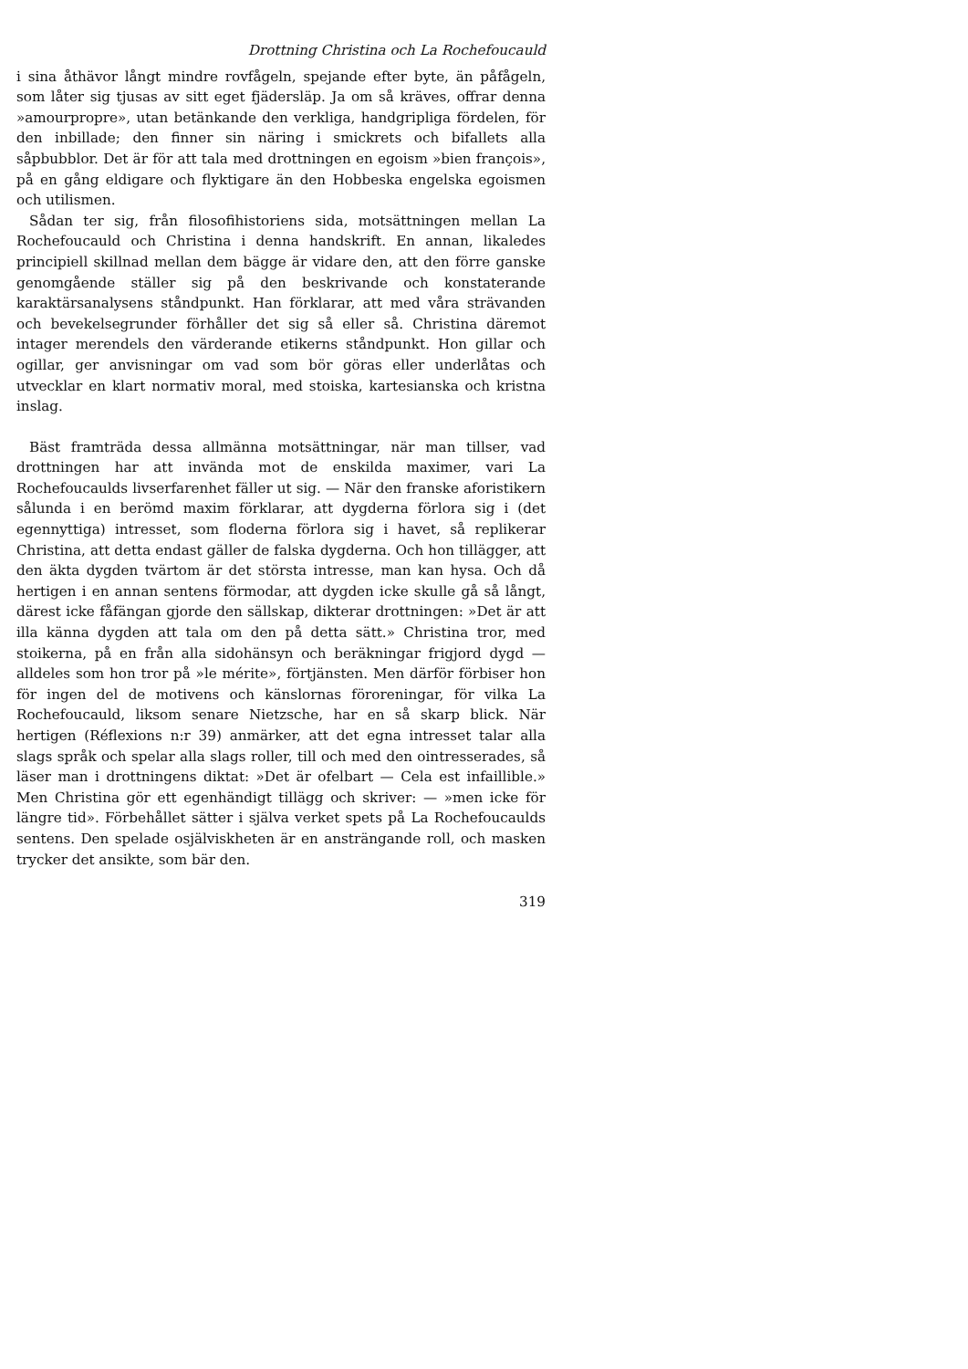Drottning Christina och La Rochefoucauld
i sina åthävor långt mindre rovfågeln, spejande efter byte, än påfågeln, som låter sig tjusas av sitt eget fjädersläp. Ja om så kräves, offrar denna »amourpropre», utan betänkande den verkliga, handgripliga fördelen, för den inbillade; den finner sin näring i smickrets och bifallets alla såpbubblor. Det är för att tala med drottningen en egoism »bien françois», på en gång eldigare och flyktigare än den Hobbeska engelska egoismen och utilismen.
Sådan ter sig, från filosofihistoriens sida, motsättningen mellan La Rochefoucauld och Christina i denna handskrift. En annan, likaledes principiell skillnad mellan dem bägge är vidare den, att den förre ganske genomgående ställer sig på den beskrivande och konstaterande karaktärsanalysens ståndpunkt. Han förklarar, att med våra strävanden och bevekelsegrunder förhåller det sig så eller så. Christina däremot intager merendels den värderande etikerns ståndpunkt. Hon gillar och ogillar, ger anvisningar om vad som bör göras eller underlåtas och utvecklar en klart normativ moral, med stoiska, kartesianska och kristna inslag.
Bäst framträda dessa allmänna motsättningar, när man tillser, vad drottningen har att invända mot de enskilda maximer, vari La Rochefoucaulds livserfarenhet fäller ut sig. — När den franske aforistikern sålunda i en berömd maxim förklarar, att dygderna förlora sig i (det egennyttiga) intresset, som floderna förlora sig i havet, så replikerar Christina, att detta endast gäller de falska dygderna. Och hon tillägger, att den äkta dygden tvärtom är det största intresse, man kan hysa. Och då hertigen i en annan sentens förmodar, att dygden icke skulle gå så långt, därest icke fåfängan gjorde den sällskap, dikterar drottningen: »Det är att illa känna dygden att tala om den på detta sätt.» Christina tror, med stoikerna, på en från alla sidohänsyn och beräkningar frigjord dygd — alldeles som hon tror på »le mérite», förtjänsten. Men därför förbiser hon för ingen del de motivens och känslornas föroreningar, för vilka La Rochefoucauld, liksom senare Nietzsche, har en så skarp blick. När hertigen (Réflexions n:r 39) anmärker, att det egna intresset talar alla slags språk och spelar alla slags roller, till och med den ointresserades, så läser man i drottningens diktat: »Det är ofelbart — Cela est infaillible.» Men Christina gör ett egenhändigt tillägg och skriver: — »men icke för längre tid». Förbehållet sätter i själva verket spets på La Rochefoucaulds sentens. Den spelade osjälviskheten är en ansträngande roll, och masken trycker det ansikte, som bär den.
319